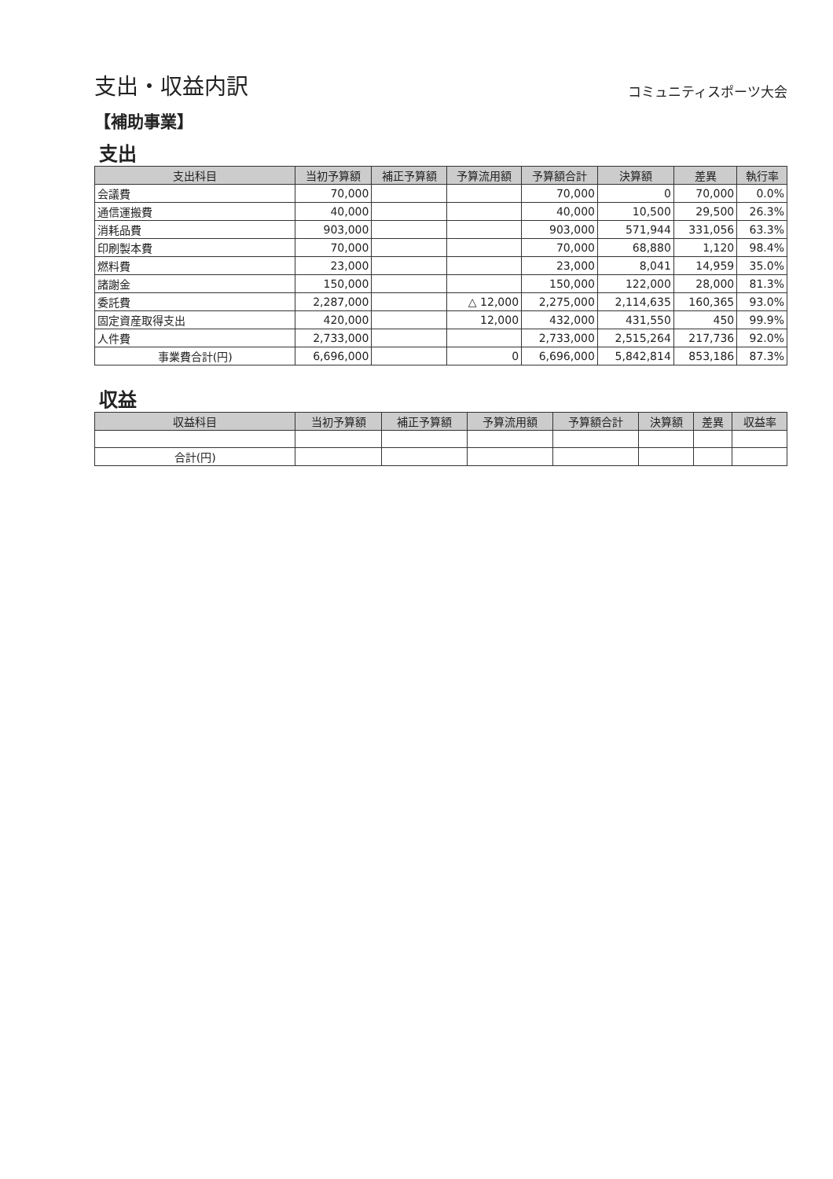支出・収益内訳
コミュニティスポーツ大会
【補助事業】
支出
| 支出科目 | 当初予算額 | 補正予算額 | 予算流用額 | 予算額合計 | 決算額 | 差異 | 執行率 |
| --- | --- | --- | --- | --- | --- | --- | --- |
| 会議費 | 70,000 | | | 70,000 | 0 | 70,000 | 0.0% |
| 通信運搬費 | 40,000 | | | 40,000 | 10,500 | 29,500 | 26.3% |
| 消耗品費 | 903,000 | | | 903,000 | 571,944 | 331,056 | 63.3% |
| 印刷製本費 | 70,000 | | | 70,000 | 68,880 | 1,120 | 98.4% |
| 燃料費 | 23,000 | | | 23,000 | 8,041 | 14,959 | 35.0% |
| 諸謝金 | 150,000 | | | 150,000 | 122,000 | 28,000 | 81.3% |
| 委託費 | 2,287,000 | | △ 12,000 | 2,275,000 | 2,114,635 | 160,365 | 93.0% |
| 固定資産取得支出 | 420,000 | | 12,000 | 432,000 | 431,550 | 450 | 99.9% |
| 人件費 | 2,733,000 | | | 2,733,000 | 2,515,264 | 217,736 | 92.0% |
| 事業費合計(円) | 6,696,000 | | 0 | 6,696,000 | 5,842,814 | 853,186 | 87.3% |
収益
| 収益科目 | 当初予算額 | 補正予算額 | 予算流用額 | 予算額合計 | 決算額 | 差異 | 収益率 |
| --- | --- | --- | --- | --- | --- | --- | --- |
| 合計(円) | | | | | | | |